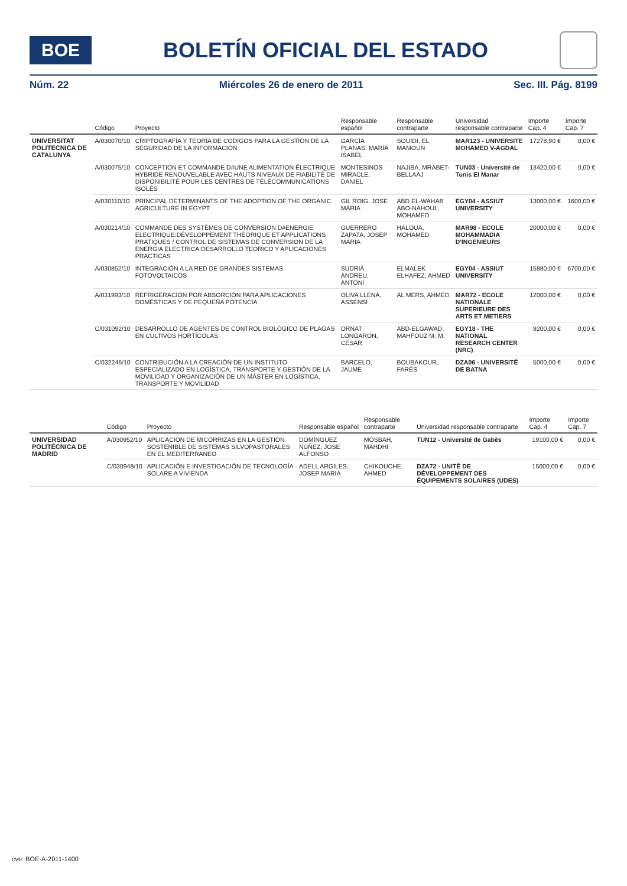BOE
BOLETÍN OFICIAL DEL ESTADO
Núm. 22 Miércoles 26 de enero de 2011 Sec. III. Pág. 8199
| | Código | Proyecto | Responsable español | Responsable contraparte | Universidad responsable contraparte | Importe Cap. 4 | Importe Cap. 7 |
| --- | --- | --- | --- | --- | --- | --- | --- |
| UNIVERSITAT POLITECNICA DE CATALUNYA | A/030070/10 | CRIPTOGRAFÍA Y TEORÍA DE CÓDIGOS PARA LA GESTIÓN DE LA SEGURIDAD DE LA INFORMACIÓN | GARCÍA PLANAS, MARÍA ISABEL | SOUIDI, EL MAMOUN | MAR123 - UNIVERSITE MOHAMED V-AGDAL | 17278,90 € | 0,00 € |
| | A/030075/10 | CONCEPTION ET COMMANDE D#UNE ALIMENTATION ÉLECTRIQUE HYBRIDE RENOUVELABLE AVEC HAUTS NIVEAUX DE FIABILITÉ DE DISPONIBILITÉ POUR LES CENTRES DE TÉLÉCOMMUNICATIONS ISOLÉS | MONTESINOS MIRACLE, DANIEL | NAJIBA, MRABET-BELLAAJ | TUN03 - Université de Tunis El Manar | 13420,00 € | 0,00 € |
| | A/030110/10 | PRINCIPAL DETERMINANTS OF THE ADOPTION OF THE ORGANIC AGRICULTURE IN EGYPT | GIL ROIG, JOSE MARIA | ABD EL-WAHAB ABO-NAHOUL, MOHAMED | EGY04 - ASSIUT UNIVERSITY | 13000,00 € | 1600,00 € |
| | A/030214/10 | COMMANDE DES SYSTÈMES DE CONVERSION D#ENERGIE ELECTRIQUE:DÉVELOPPEMENT THÉORIQUE ET APPLICATIONS PRATIQUES / CONTROL DE SISTEMAS DE CONVERSION DE LA ENERGIA ELECTRICA:DESARROLLO TEORICO Y APLICACIONES PRACTICAS | GUERRERO ZAPATA, JOSEP MARIA | HALOUA, MOHAMED | MAR98 - ECOLE MOHAMMADIA D'INGENIEURS | 20000,00 € | 0,00 € |
| | A/030852/10 | INTEGRACIÓN A LA RED DE GRANDES SISTEMAS FOTOVOLTAICOS | SUDRIÀ ANDREU, ANTONI | ELMALEK ELHAFEZ, AHMED | EGY04 - ASSIUT UNIVERSITY | 15880,00 € | 6700,00 € |
| | A/031993/10 | REFRIGERACIÓN POR ABSORCIÓN PARA APLICACIONES DOMÉSTICAS Y DE PEQUEÑA POTENCIA | OLIVA LLENA, ASSENSI | AL MERS, AHMED | MAR72 - ECOLE NATIONALE SUPERIEURE DES ARTS ET METIERS | 12000,00 € | 0,00 € |
| | C/031092/10 | DESARROLLO DE AGENTES DE CONTROL BIOLÓGICO DE PLAGAS EN CULTIVOS HORTÍCOLAS | ORNAT LONGARON, CESAR | ABD-ELGAWAD, MAHFOUZ M. M. | EGY18 - THE NATIONAL RESEARCH CENTER (NRC) | 9200,00 € | 0,00 € |
| | C/032246/10 | CONTRIBUCIÓN A LA CREACIÓN DE UN INSTITUTO ESPECIALIZADO EN LOGÍSTICA, TRANSPORTE Y GESTIÓN DE LA MOVILIDAD Y ORGANIZACIÓN DE UN MÁSTER EN LOGÍSTICA, TRANSPORTE Y MOVILIDAD | BARCELO, JAUME | BOUBAKOUR, FARÈS | DZA06 - UNIVERSITÉ DE BATNA | 5000,00 € | 0,00 € |
| | Código | Proyecto | Responsable español | Responsable contraparte | Universidad responsable contraparte | Importe Cap. 4 | Importe Cap. 7 |
| --- | --- | --- | --- | --- | --- | --- | --- |
| UNIVERSIDAD POLITÉCNICA DE MADRID | A/030952/10 | APLICACION DE MICORRIZAS EN LA GESTION SOSTENIBLE DE SISTEMAS SILVOPASTORALES EN EL MEDITERRANEO | DOMÍNGUEZ NÚÑEZ, JOSE ALFONSO | MOSBAH, MAHDHI | TUN12 - Université de Gabès | 19100,00 € | 0,00 € |
| | C/030948/10 | APLICACIÓN E INVESTIGACIÓN DE TECNOLOGÍA SOLARE A VIVIENDA | ADELL ARGILES, JOSEP MARIA | CHIKOUCHE, AHMED | DZA72 - UNITÉ DE DÉVELOPPEMENT DES ÉQUIPEMENTS SOLAIRES (UDES) | 15000,00 € | 0,00 € |
cve: BOE-A-2011-1400